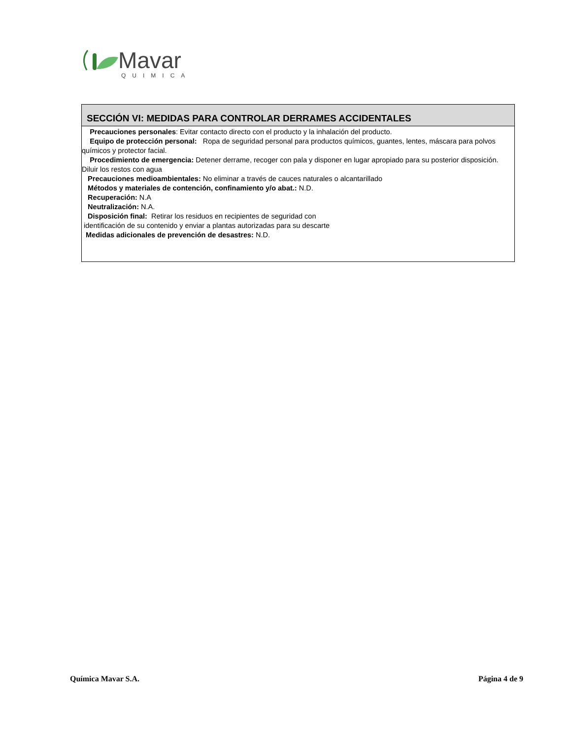Mavar
QUIMICA
SECCIÓN VI: MEDIDAS PARA CONTROLAR DERRAMES ACCIDENTALES
Precauciones personales: Evitar contacto directo con el producto y la inhalación del producto.
Equipo de protección personal: Ropa de seguridad personal para productos químicos, guantes, lentes, máscara para polvos químicos y protector facial.
Procedimiento de emergencia: Detener derrame, recoger con pala y disponer en lugar apropiado para su posterior disposición. Diluir los restos con agua
Precauciones medioambientales: No eliminar a través de cauces naturales o alcantarillado
Métodos y materiales de contención, confinamiento y/o abat.: N.D.
Recuperación: N.A
Neutralización: N.A.
Disposición final: Retirar los residuos en recipientes de seguridad con
identificación de su contenido y enviar a plantas autorizadas para su descarte
Medidas adicionales de prevención de desastres: N.D.
Química Mavar S.A. Página 4 de 9